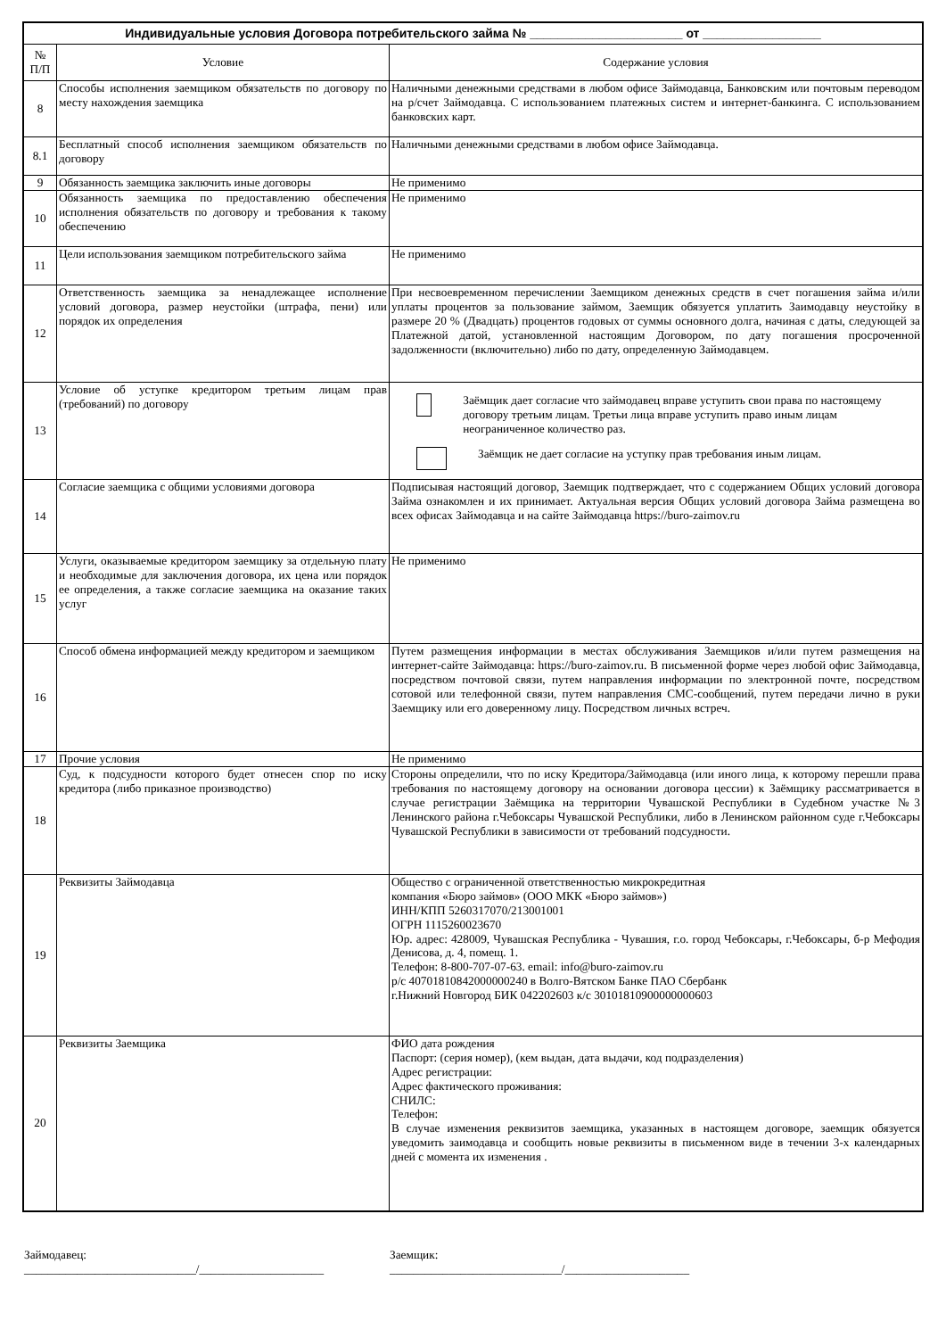| Индивидуальные условия Договора потребительского займа № ______________________ от _________________ | | |
| --- | --- | --- |
| № П/П | Условие | Содержание условия |
| 8 | Способы исполнения заемщиком обязательств по договору по месту нахождения заемщика | Наличными денежными средствами в любом офисе Займодавца, Банковским или почтовым переводом на р/счет Займодавца. С использованием платежных систем и интернет-банкинга. С использованием банковских карт. |
| 8.1 | Бесплатный способ исполнения заемщиком обязательств по договору | Наличными денежными средствами в любом офисе Займодавца. |
| 9 | Обязанность заемщика заключить иные договоры | Не применимо |
| 10 | Обязанность заемщика по предоставлению обеспечения исполнения обязательств по договору и требования к такому обеспечению | Не применимо |
| 11 | Цели использования заемщиком потребительского займа | Не применимо |
| 12 | Ответственность заемщика за ненадлежащее исполнение условий договора, размер неустойки (штрафа, пени) или порядок их определения | При несвоевременном перечислении Заемщиком денежных средств в счет погашения займа и/или уплаты процентов за пользование займом, Заемщик обязуется уплатить Заимодавцу неустойку в размере 20 % (Двадцать) процентов годовых от суммы основного долга, начиная с даты, следующей за Платежной датой, установленной настоящим Договором, по дату погашения просроченной задолженности (включительно) либо по дату, определенную Займодавцем. |
| 13 | Условие об уступке кредитором третьим лицам прав (требований) по договору | Заёмщик дает согласие что займодавец вправе уступить свои права по настоящему договору третьим лицам. Третьи лица вправе уступить право иным лицам неограниченное количество раз. Заёмщик не дает согласие на уступку прав требования иным лицам. |
| 14 | Согласие заемщика с общими условиями договора | Подписывая настоящий договор, Заемщик подтверждает, что с содержанием Общих условий договора Займа ознакомлен и их принимает. Актуальная версия Общих условий договора Займа размещена во всех офисах Займодавца и на сайте Займодавца https://buro-zaimov.ru |
| 15 | Услуги, оказываемые кредитором заемщику за отдельную плату и необходимые для заключения договора, их цена или порядок ее определения, а также согласие заемщика на оказание таких услуг | Не применимо |
| 16 | Способ обмена информацией между кредитором и заемщиком | Путем размещения информации в местах обслуживания Заемщиков и/или путем размещения на интернет-сайте Займодавца: https://buro-zaimov.ru. В письменной форме через любой офис Займодавца, посредством почтовой связи, путем направления информации по электронной почте, посредством сотовой или телефонной связи, путем направления СМС-сообщений, путем передачи лично в руки Заемщику или его доверенному лицу. Посредством личных встреч. |
| 17 | Прочие условия | Не применимо |
| 18 | Суд, к подсудности которого будет отнесен спор по иску кредитора (либо приказное производство) | Стороны определили, что по иску Кредитора/Займодавца (или иного лица, к которому перешли права требования по настоящему договору на основании договора цессии) к Заёмщику рассматривается в случае регистрации Заёмщика на территории Чувашской Республики в Судебном участке №3 Ленинского района г.Чебоксары Чувашской Республики, либо в Ленинском районном суде г.Чебоксары Чувашской Республики в зависимости от требований подсудности. |
| 19 | Реквизиты Займодавца | Общество с ограниченной ответственностью микрокредитная компания «Бюро займов» (ООО МКК «Бюро займов») ИНН/КПП 5260317070/213001001 ОГРН 1115260023670 Юр. адрес: 428009, Чувашская Республика - Чувашия, г.о. город Чебоксары, г.Чебоксары, б-р Мефодия Денисова, д. 4, помещ. 1. Телефон: 8-800-707-07-63. email: info@buro-zaimov.ru р/с 40701810842000000240 в Волго-Вятском Банке ПАО Сбербанк г.Нижний Новгород БИК 042202603 к/с 30101810900000000603 |
| 20 | Реквизиты Заемщика | ФИО дата рождения Паспорт: (серия номер), (кем выдан, дата выдачи, код подразделения) Адрес регистрации: Адрес фактического проживания: СНИЛС: Телефон: В случае изменения реквизитов заемщика, указанных в настоящем договоре, заемщик обязуется уведомить заимодавца и сообщить новые реквизиты в письменном виде в течении 3-х календарных дней с момента их изменения . |
Займодавец:
_____________________________/_____________________
Заемщик:
_____________________________/_____________________